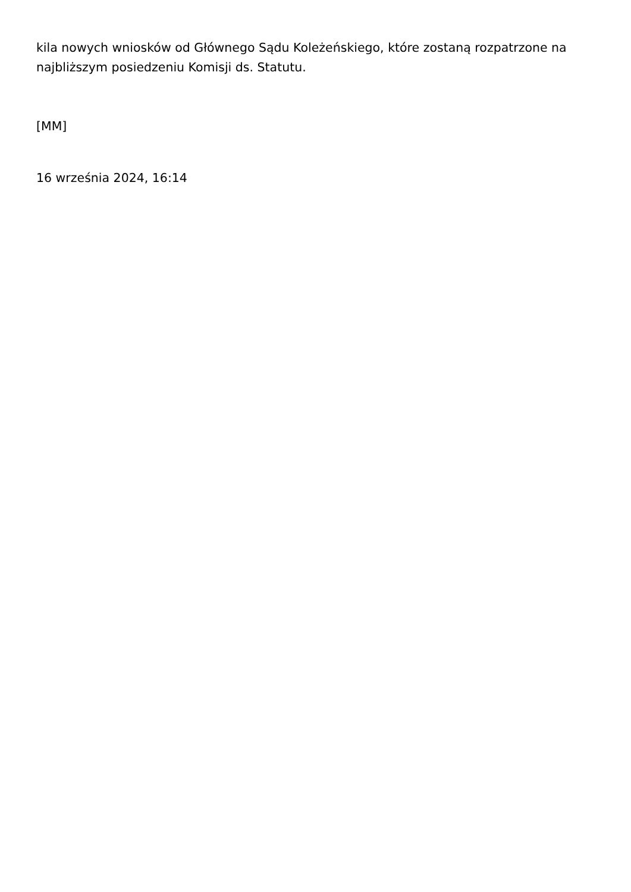kila nowych wniosków od Głównego Sądu Koleżeńskiego, które zostaną rozpatrzone na najbliższym posiedzeniu Komisji ds. Statutu.
[MM]
16 września 2024, 16:14